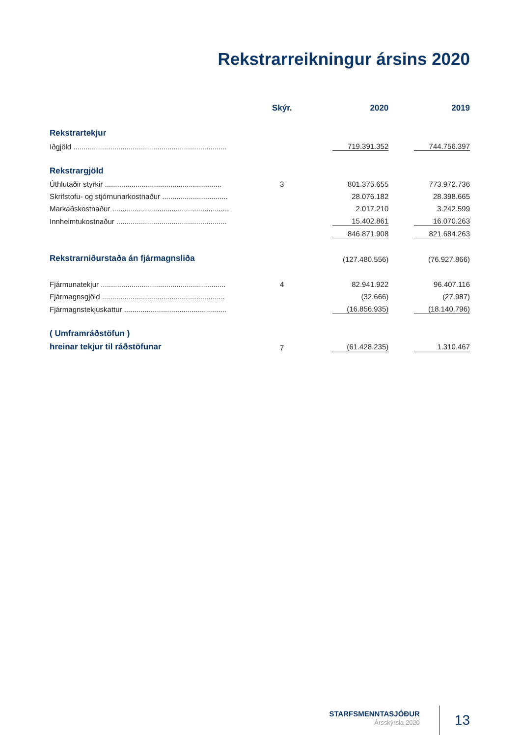Rekstrarreikningur ársins 2020
| | Skýr. | | 2020 | | 2019 |
| --- | --- | --- | --- | --- | --- |
| Rekstrartekjur | | | | | |
| Iðgjöld ........................................................................... | | | 719.391.352 | | 744.756.397 |
| Rekstrargjöld | | | | | |
| Úthlutaðir styrkir ......................................................... | 3 | | 801.375.655 | | 773.972.736 |
| Skrifstofu- og stjórnunarkostnaður ................................ | | | 28.076.182 | | 28.398.665 |
| Markaðskostnaður ......................................................... | | | 2.017.210 | | 3.242.599 |
| Innheimtukostnaður ...................................................... | | | 15.402.861 | | 16.070.263 |
| | | | 846.871.908 | | 821.684.263 |
| Rekstrarniðurstaða án fjármagnsliða | | | (127.480.556) | | (76.927.866) |
| Fjármunatekjur ............................................................. | 4 | | 82.941.922 | | 96.407.116 |
| Fjármagnsgjöld ............................................................ | | | (32.666) | | (27.987) |
| Fjármagnstekjuskattur .................................................. | | | (16.856.935) | | (18.140.796) |
| ( Umframráðstöfun ) | | | | | |
| hreinar tekjur til ráðstöfunar | 7 | | (61.428.235) | | 1.310.467 |
STARFSMENNTASJÓÐUR
Ársskýrsla 2020
13